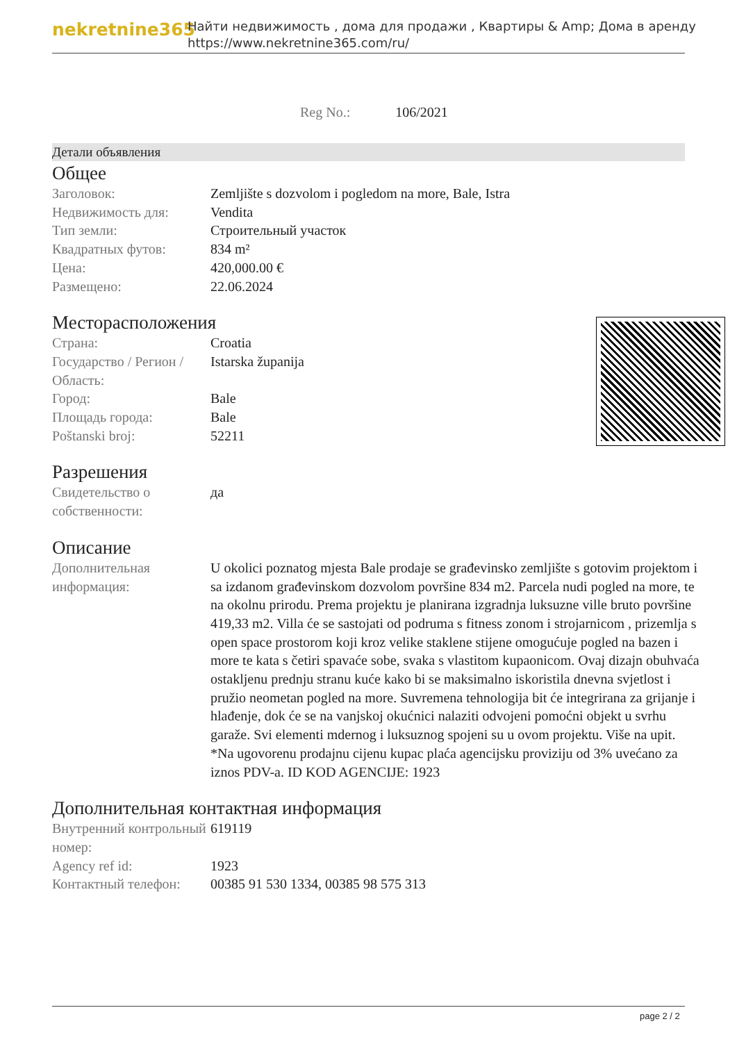nekretnine365
Найти недвижимость , дома для продажи , Квартиры & Amp; Дома в аренду
https://www.nekretnine365.com/ru/
Reg No.: 106/2021
Детали объявления
Общее
| Заголовок: | Zemljište s dozvolom i pogledom na more, Bale, Istra |
| Недвижимость для: | Vendita |
| Тип земли: | Строительный участок |
| Квадратных футов: | 834 m² |
| Цена: | 420,000.00 € |
| Размещено: | 22.06.2024 |
Месторасположения
| Страна: | Croatia |
| Государство / Регион / Область: | Istarska županija |
| Город: | Bale |
| Площадь города: | Bale |
| Poštanski broj: | 52211 |
Разрешения
| Свидетельство о собственности: | да |
Описание
| Дополнительная информация: | U okolici poznatog mjesta Bale prodaje se građevinsko zemljište s gotovim projektom i sa izdanom građevinskom dozvolom površine 834 m2. Parcela nudi pogled na more, te na okolnu prirodu. Prema projektu je planirana izgradnja luksuzne ville bruto površine 419,33 m2. Villa će se sastojati od podruma s fitness zonom i strojarnicom , prizemlja s open space prostorom koji kroz velike staklene stijene omogućuje pogled na bazen i more te kata s četiri spavaće sobe, svaka s vlastitom kupaonicom. Ovaj dizajn obuhvaća ostakljenu prednju stranu kuće kako bi se maksimalno iskoristila dnevna svjetlost i pružio neometan pogled na more. Suvremena tehnologija bit će integrirana za grijanje i hlađenje, dok će se na vanjskoj okućnici nalaziti odvojeni pomoćni objekt u svrhu garaže. Svi elementi mdernog i luksuznog spojeni su u ovom projektu. Više na upit. *Na ugovorenu prodajnu cijenu kupac plaća agencijsku proviziju od 3% uvećano za iznos PDV-a. ID KOD AGENCIJE: 1923 |
Дополнительная контактная информация
| Внутренний контрольный номер: | 619119 |
| Agency ref id: | 1923 |
| Контактный телефон: | 00385 91 530 1334, 00385 98 575 313 |
page 2 / 2